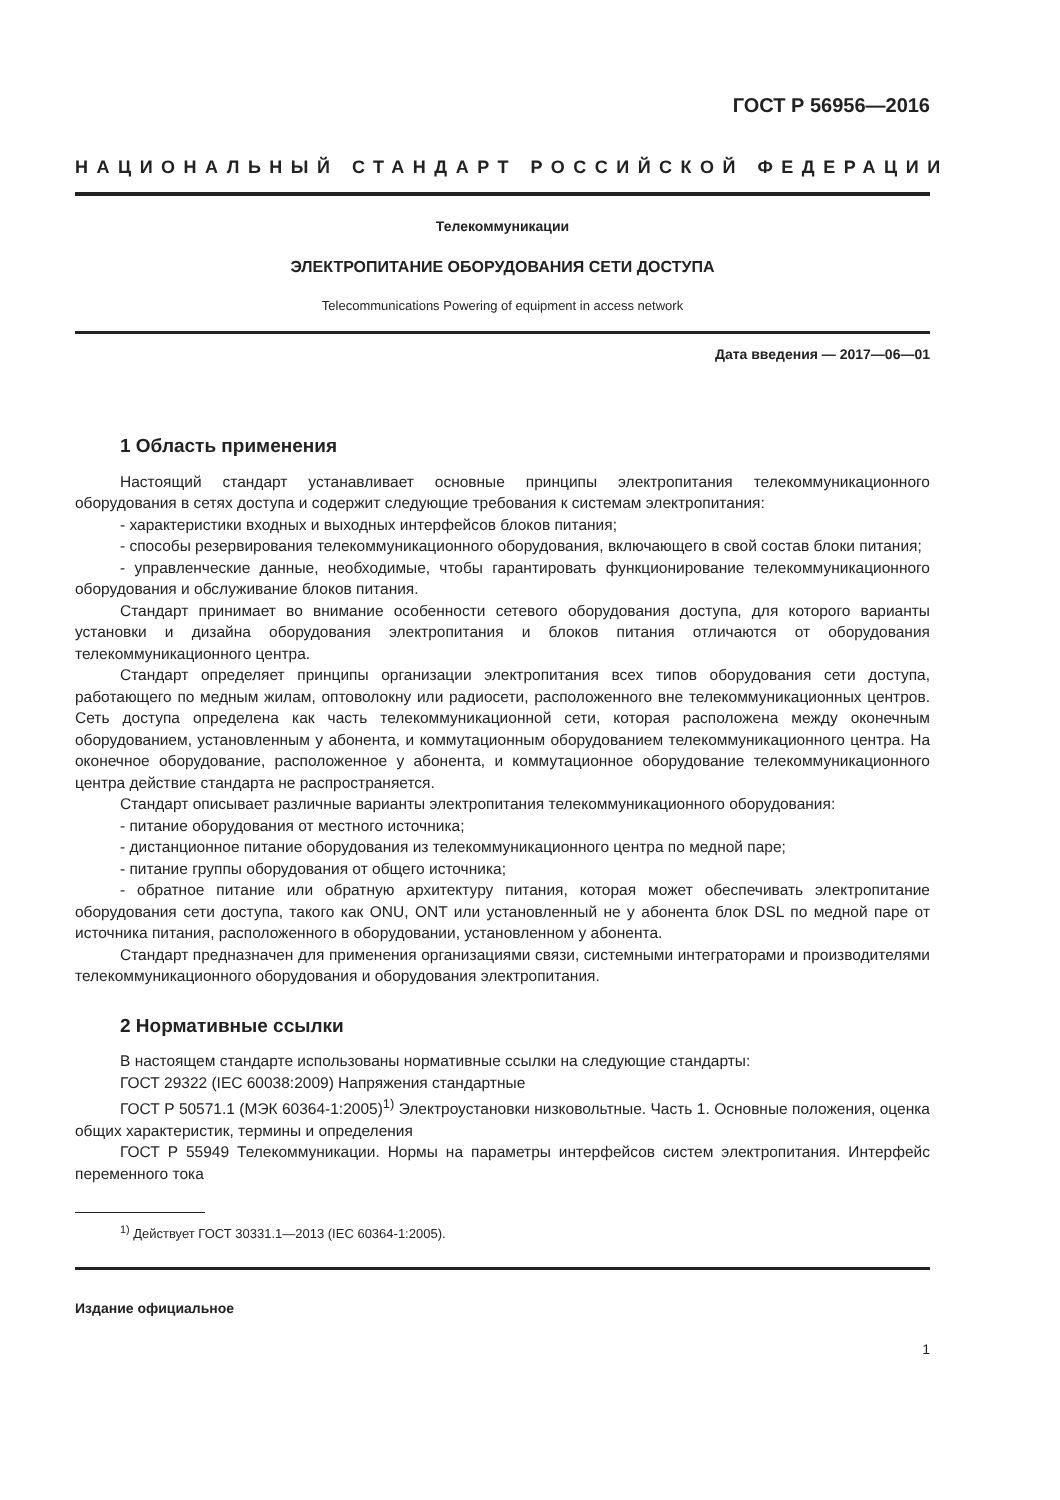ГОСТ Р 56956—2016
НАЦИОНАЛЬНЫЙ СТАНДАРТ РОССИЙСКОЙ ФЕДЕРАЦИИ
Телекоммуникации
ЭЛЕКТРОПИТАНИЕ ОБОРУДОВАНИЯ СЕТИ ДОСТУПА
Telecommunications Powering of equipment in access network
Дата введения — 2017—06—01
1 Область применения
Настоящий стандарт устанавливает основные принципы электропитания телекоммуникационного оборудования в сетях доступа и содержит следующие требования к системам электропитания:
- характеристики входных и выходных интерфейсов блоков питания;
- способы резервирования телекоммуникационного оборудования, включающего в свой состав блоки питания;
- управленческие данные, необходимые, чтобы гарантировать функционирование телекоммуникационного оборудования и обслуживание блоков питания.
Стандарт принимает во внимание особенности сетевого оборудования доступа, для которого варианты установки и дизайна оборудования электропитания и блоков питания отличаются от оборудования телекоммуникационного центра.
Стандарт определяет принципы организации электропитания всех типов оборудования сети доступа, работающего по медным жилам, оптоволокну или радиосети, расположенного вне телекоммуникационных центров. Сеть доступа определена как часть телекоммуникационной сети, которая расположена между оконечным оборудованием, установленным у абонента, и коммутационным оборудованием телекоммуникационного центра. На оконечное оборудование, расположенное у абонента, и коммутационное оборудование телекоммуникационного центра действие стандарта не распространяется.
Стандарт описывает различные варианты электропитания телекоммуникационного оборудования:
- питание оборудования от местного источника;
- дистанционное питание оборудования из телекоммуникационного центра по медной паре;
- питание группы оборудования от общего источника;
- обратное питание или обратную архитектуру питания, которая может обеспечивать электропитание оборудования сети доступа, такого как ONU, ONT или установленный не у абонента блок DSL по медной паре от источника питания, расположенного в оборудовании, установленном у абонента.
Стандарт предназначен для применения организациями связи, системными интеграторами и производителями телекоммуникационного оборудования и оборудования электропитания.
2 Нормативные ссылки
В настоящем стандарте использованы нормативные ссылки на следующие стандарты:
ГОСТ 29322 (IEC 60038:2009) Напряжения стандартные
ГОСТ Р 50571.1 (МЭК 60364-1:2005)<sup>1)</sup> Электроустановки низковольтные. Часть 1. Основные положения, оценка общих характеристик, термины и определения
ГОСТ Р 55949 Телекоммуникации. Нормы на параметры интерфейсов систем электропитания. Интерфейс переменного тока
<sup>1)</sup> Действует ГОСТ 30331.1—2013 (IEC 60364-1:2005).
Издание официальное
1